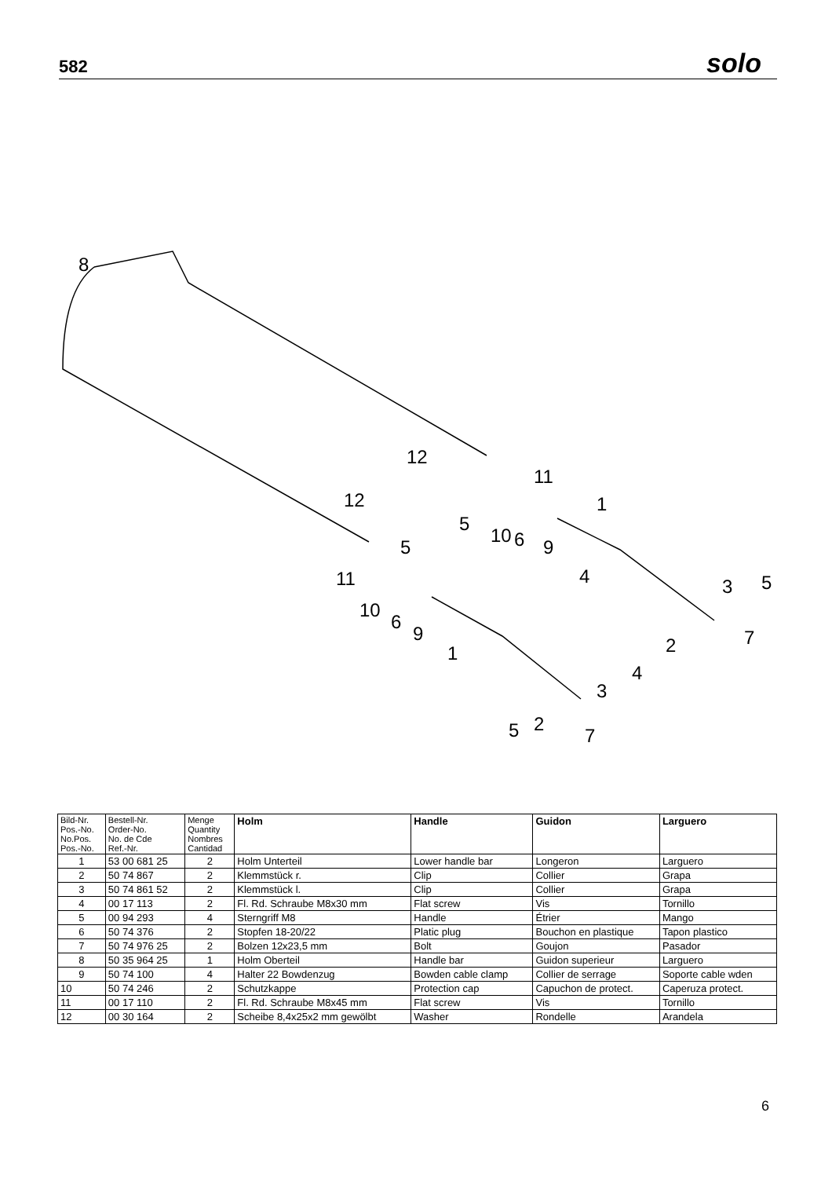582 solo
8
12
11
1
12
5
10
6
9
5
11
10
6
9
4
3
5
7
2
1
4
3
2
5
7
| Bild-Nr. Pos.-No. No.Pos. Pos.-No. | Bestell-Nr. Order-No. No. de Cde Ref.-Nr. | Menge Quantity Nombres Cantidad | Holm | Handle | Guidon | Larguero |
| --- | --- | --- | --- | --- | --- | --- |
| 1 | 53 00 681 25 | 2 | Holm Unterteil | Lower handle bar | Longeron | Larguero |
| 2 | 50 74 867 | 2 | Klemmstück r. | Clip | Collier | Grapa |
| 3 | 50 74 861 52 | 2 | Klemmstück l. | Clip | Collier | Grapa |
| 4 | 00 17 113 | 2 | Fl. Rd. Schraube M8x30 mm | Flat screw | Vis | Tornillo |
| 5 | 00 94 293 | 4 | Sterngriff M8 | Handle | Étrier | Mango |
| 6 | 50 74 376 | 2 | Stopfen 18-20/22 | Platic plug | Bouchon en plastique | Tapon plastico |
| 7 | 50 74 976 25 | 2 | Bolzen 12x23,5 mm | Bolt | Goujon | Pasador |
| 8 | 50 35 964 25 | 1 | Holm Oberteil | Handle bar | Guidon superieur | Larguero |
| 9 | 50 74 100 | 4 | Halter 22 Bowdenzug | Bowden cable clamp | Collier de serrage | Soporte cable wden |
| 10 | 50 74 246 | 2 | Schutzkappe | Protection cap | Capuchon de protect. | Caperuza protect. |
| 11 | 00 17 110 | 2 | Fl. Rd. Schraube M8x45 mm | Flat screw | Vis | Tornillo |
| 12 | 00 30 164 | 2 | Scheibe 8,4x25x2 mm gewölbt | Washer | Rondelle | Arandela |
6